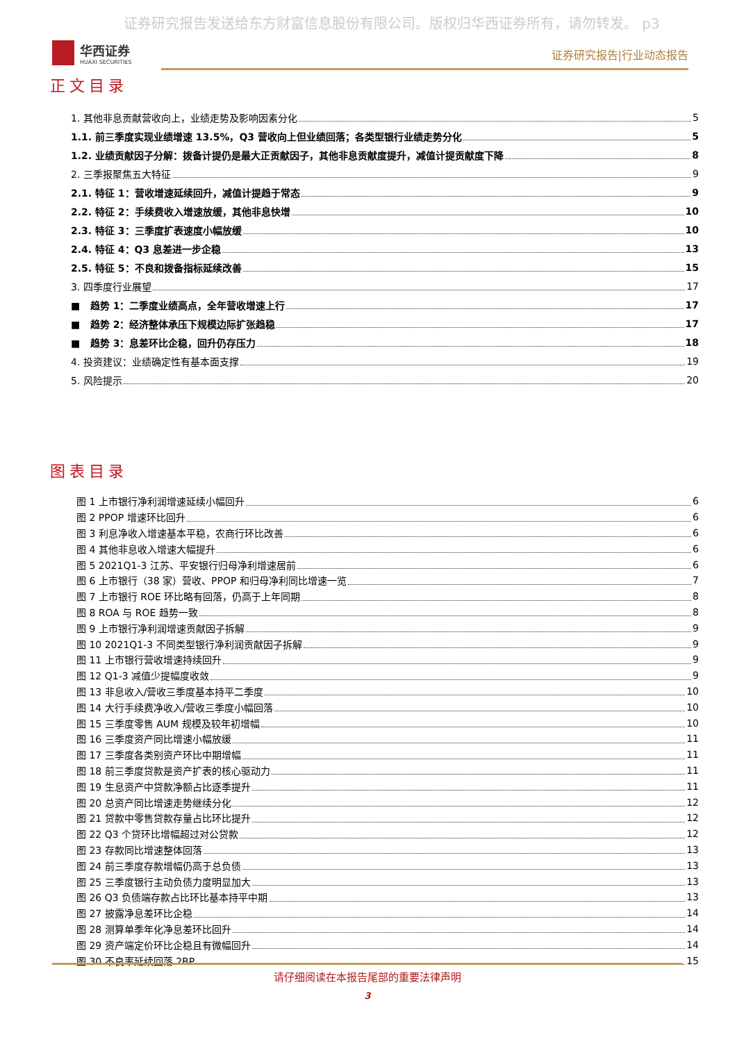证券研究报告发送给东方财富信息股份有限公司。版权归华西证券所有，请勿转发。 p3
华西证券
HUAXI SECURITIES
证券研究报告|行业动态报告
正文目录
1. 其他非息贡献营收向上，业绩走势及影响因素分化 5
1.1. 前三季度实现业绩增速 13.5%，Q3 营收向上但业绩回落；各类型银行业绩走势分化 5
1.2. 业绩贡献因子分解：拨备计提仍是最大正贡献因子，其他非息贡献度提升，减值计提贡献度下降 8
2. 三季报聚焦五大特征 9
2.1. 特征 1：营收增速延续回升，减值计提趋于常态 9
2.2. 特征 2：手续费收入增速放缓，其他非息快增 10
2.3. 特征 3：三季度扩表速度小幅放缓 10
2.4. 特征 4：Q3 息差进一步企稳 13
2.5. 特征 5：不良和拨备指标延续改善 15
3. 四季度行业展望 17
■ 趋势 1：二季度业绩高点，全年营收增速上行 17
■ 趋势 2：经济整体承压下规模边际扩张趋稳 17
■ 趋势 3：息差环比企稳，回升仍存压力 18
4. 投资建议：业绩确定性有基本面支撑 19
5. 风险提示 20
图表目录
图 1 上市银行净利润增速延续小幅回升 6
图 2 PPOP 增速环比回升 6
图 3 利息净收入增速基本平稳，农商行环比改善 6
图 4 其他非息收入增速大幅提升 6
图 5 2021Q1-3 江苏、平安银行归母净利增速居前 6
图 6 上市银行（38 家）营收、PPOP 和归母净利同比增速一览 7
图 7 上市银行 ROE 环比略有回落，仍高于上年同期 8
图 8 ROA 与 ROE 趋势一致 8
图 9 上市银行净利润增速贡献因子拆解 9
图 10 2021Q1-3 不同类型银行净利润贡献因子拆解 9
图 11 上市银行营收增速持续回升 9
图 12 Q1-3 减值少提幅度收敛 9
图 13 非息收入/营收三季度基本持平二季度 10
图 14 大行手续费净收入/营收三季度小幅回落 10
图 15 三季度零售 AUM 规模及较年初增幅 10
图 16 三季度资产同比增速小幅放缓 11
图 17 三季度各类别资产环比中期增幅 11
图 18 前三季度贷款是资产扩表的核心驱动力 11
图 19 生息资产中贷款净额占比逐季提升 11
图 20 总资产同比增速走势继续分化 12
图 21 贷款中零售贷款存量占比环比提升 12
图 22 Q3 个贷环比增幅超过对公贷款 12
图 23 存款同比增速整体回落 13
图 24 前三季度存款增幅仍高于总负债 13
图 25 三季度银行主动负债力度明显加大 13
图 26 Q3 负债端存款占比环比基本持平中期 13
图 27 披露净息差环比企稳 14
图 28 测算单季年化净息差环比回升 14
图 29 资产端定价环比企稳且有微幅回升 14
图 30 不良率延续回落 2BP 15
请仔细阅读在本报告尾部的重要法律声明
3